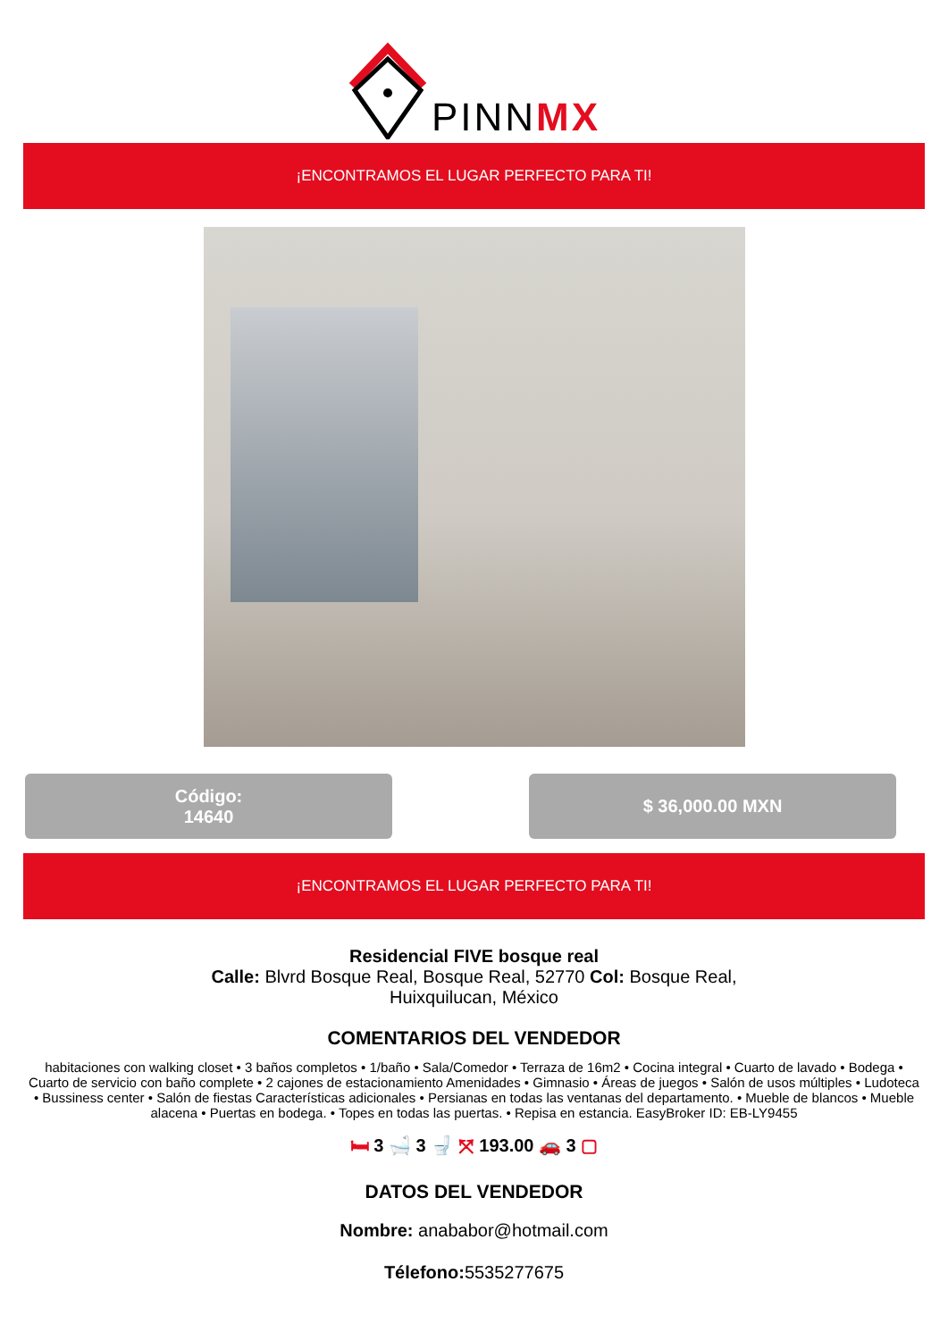PINNMX
¡ENCONTRAMOS EL LUGAR PERFECTO PARA TI!
Código:
14640
$ 36,000.00 MXN
¡ENCONTRAMOS EL LUGAR PERFECTO PARA TI!
Residencial FIVE bosque real
Calle: Blvrd Bosque Real, Bosque Real, 52770 Col: Bosque Real, Huixquilucan, México
COMENTARIOS DEL VENDEDOR
habitaciones con walking closet • 3 baños completos • 1/baño • Sala/Comedor • Terraza de 16m2 • Cocina integral • Cuarto de lavado • Bodega • Cuarto de servicio con baño complete • 2 cajones de estacionamiento Amenidades • Gimnasio • Áreas de juegos • Salón de usos múltiples • Ludoteca • Bussiness center • Salón de fiestas Características adicionales • Persianas en todas las ventanas del departamento. • Mueble de blancos • Mueble alacena • Puertas en bodega. • Topes en todas las puertas. • Repisa en estancia. EasyBroker ID: EB-LY9455
🛏 3 🛁 3 🚽 ⤧ 193.00 🚗 3 ▢
DATOS DEL VENDEDOR
Nombre: anababor@hotmail.com
Télefono: 5535277675